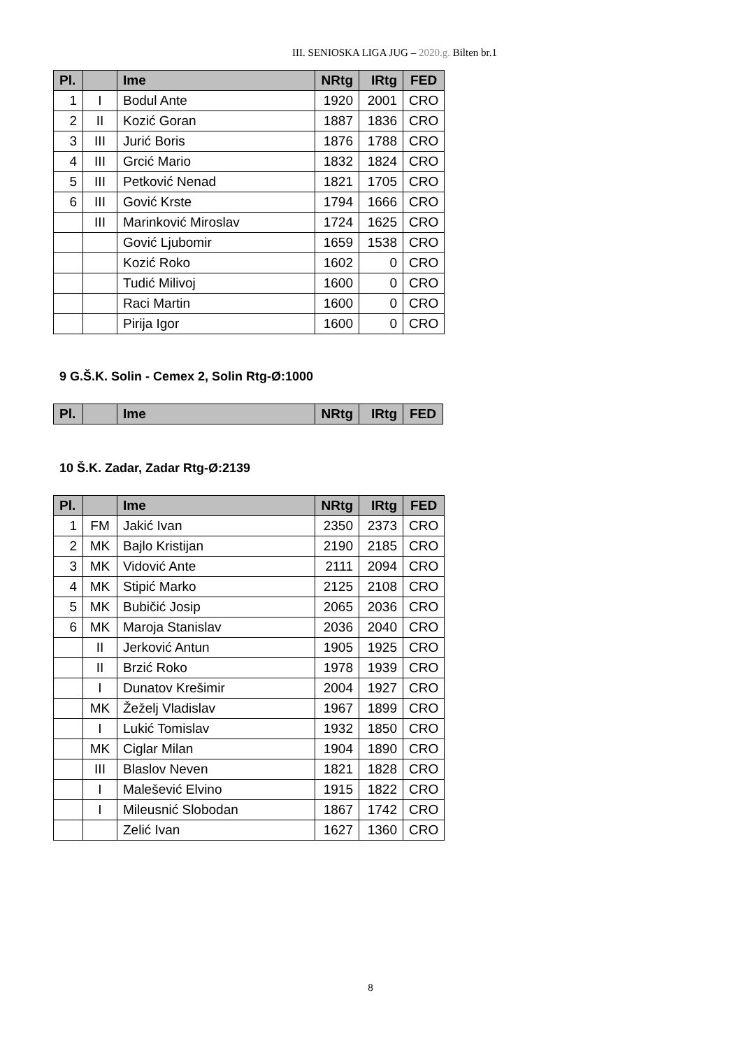III. SENIOSKA LIGA JUG – 2020.g. Bilten br.1
| Pl. | | Ime | NRtg | IRtg | FED |
| --- | --- | --- | --- | --- | --- |
| 1 | I | Bodul Ante | 1920 | 2001 | CRO |
| 2 | II | Kozić Goran | 1887 | 1836 | CRO |
| 3 | III | Jurić Boris | 1876 | 1788 | CRO |
| 4 | III | Grcić Mario | 1832 | 1824 | CRO |
| 5 | III | Petković Nenad | 1821 | 1705 | CRO |
| 6 | III | Gović Krste | 1794 | 1666 | CRO |
| | III | Marinković Miroslav | 1724 | 1625 | CRO |
| | | Gović Ljubomir | 1659 | 1538 | CRO |
| | | Kozić Roko | 1602 | 0 | CRO |
| | | Tudić Milivoj | 1600 | 0 | CRO |
| | | Raci Martin | 1600 | 0 | CRO |
| | | Pirija Igor | 1600 | 0 | CRO |
9 G.Š.K. Solin - Cemex 2, Solin Rtg-Ø:1000
| Pl. | | Ime | NRtg | IRtg | FED |
| --- | --- | --- | --- | --- | --- |
10 Š.K. Zadar, Zadar Rtg-Ø:2139
| Pl. | | Ime | NRtg | IRtg | FED |
| --- | --- | --- | --- | --- | --- |
| 1 | FM | Jakić Ivan | 2350 | 2373 | CRO |
| 2 | MK | Bajlo Kristijan | 2190 | 2185 | CRO |
| 3 | MK | Vidović Ante | 2111 | 2094 | CRO |
| 4 | MK | Stipić Marko | 2125 | 2108 | CRO |
| 5 | MK | Bubičić Josip | 2065 | 2036 | CRO |
| 6 | MK | Maroja Stanislav | 2036 | 2040 | CRO |
| | II | Jerković Antun | 1905 | 1925 | CRO |
| | II | Brzić Roko | 1978 | 1939 | CRO |
| | I | Dunatov Krešimir | 2004 | 1927 | CRO |
| | MK | Žeželj Vladislav | 1967 | 1899 | CRO |
| | I | Lukić Tomislav | 1932 | 1850 | CRO |
| | MK | Ciglar Milan | 1904 | 1890 | CRO |
| | III | Blaslov Neven | 1821 | 1828 | CRO |
| | I | Malešević Elvino | 1915 | 1822 | CRO |
| | I | Mileusnić Slobodan | 1867 | 1742 | CRO |
| | | Zelić Ivan | 1627 | 1360 | CRO |
8